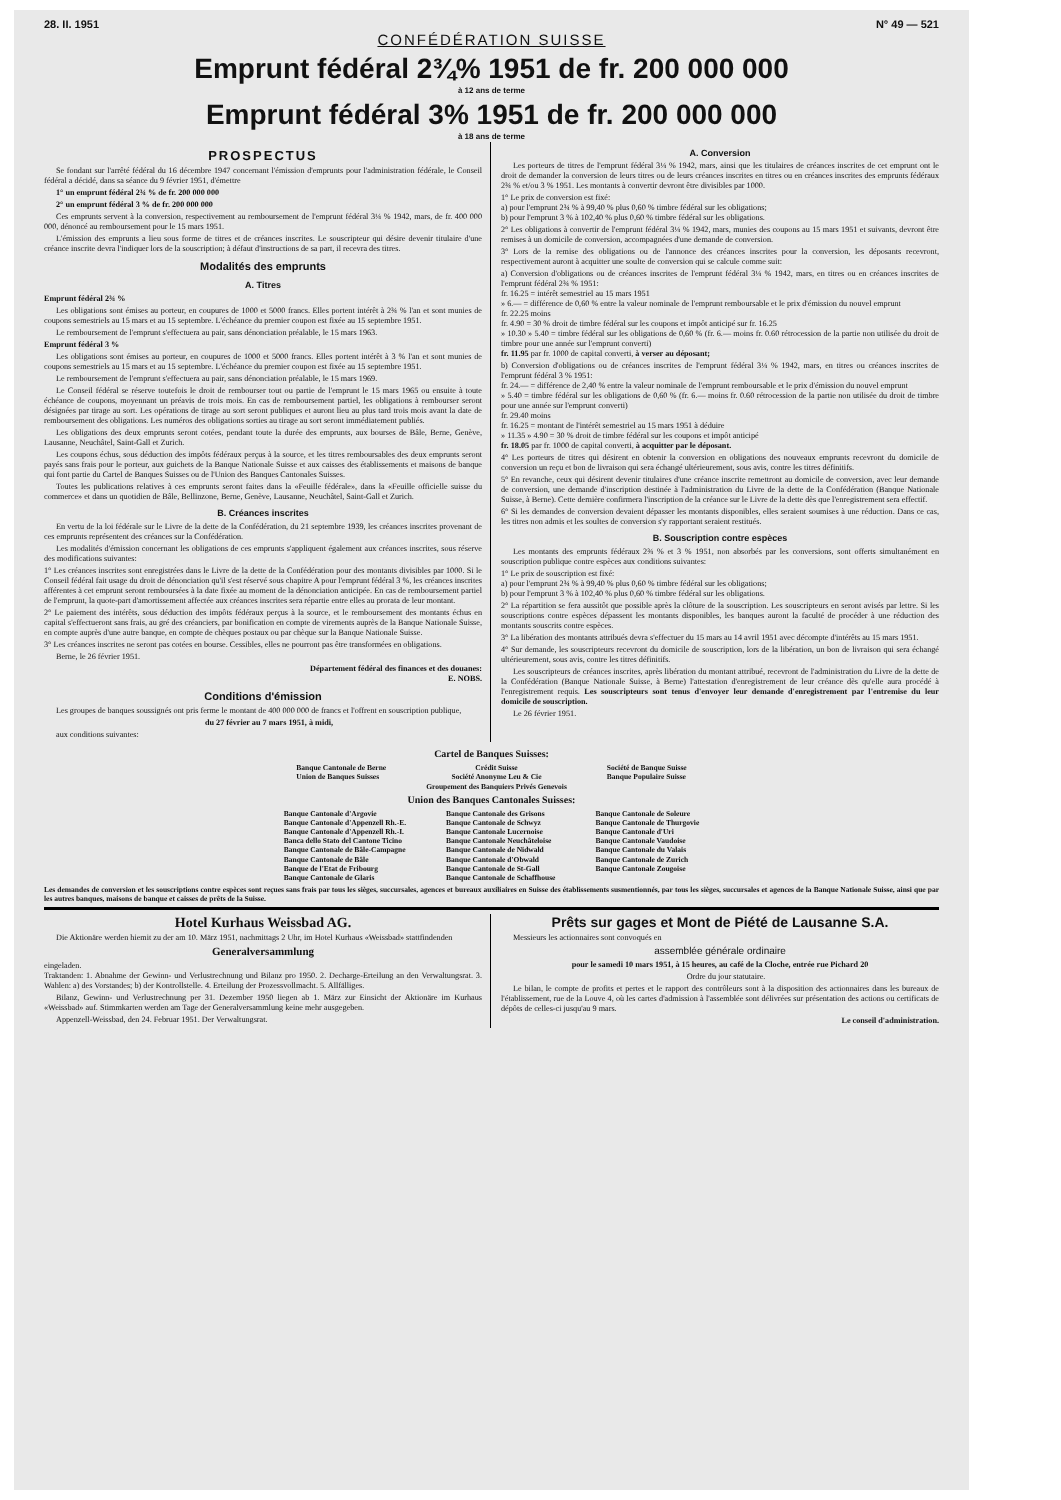28. II. 1951 N° 49 — 521
CONFÉDÉRATION SUISSE
Emprunt fédéral 2¾% 1951 de fr. 200 000 000
à 12 ans de terme
Emprunt fédéral 3% 1951 de fr. 200 000 000
à 18 ans de terme
PROSPECTUS
Se fondant sur l'arrêté fédéral du 16 décembre 1947 concernant l'émission d'emprunts pour l'administration fédérale, le Conseil fédéral a décidé, dans sa séance du 9 février 1951, d'émettre
1° un emprunt fédéral 2¾ % de fr. 200 000 000
2° un emprunt fédéral 3 % de fr. 200 000 000
Ces emprunts servent à la conversion, respectivement au remboursement de l'emprunt fédéral 3¼ % 1942, mars, de fr. 400 000 000, dénoncé au remboursement pour le 15 mars 1951.
L'émission des emprunts a lieu sous forme de titres et de créances inscrites. Le souscripteur qui désire devenir titulaire d'une créance inscrite devra l'indiquer lors de la souscription; à défaut d'instructions de sa part, il recevra des titres.
Modalités des emprunts
A. Titres
Emprunt fédéral 2¾ %
Les obligations sont émises au porteur, en coupures de 1000 et 5000 francs. Elles portent intérêt à 2¾ % l'an et sont munies de coupons semestriels au 15 mars et au 15 septembre. L'échéance du premier coupon est fixée au 15 septembre 1951.
Le remboursement de l'emprunt s'effectuera au pair, sans dénonciation préalable, le 15 mars 1963.
Emprunt fédéral 3 %
Les obligations sont émises au porteur, en coupures de 1000 et 5000 francs. Elles portent intérêt à 3 % l'an et sont munies de coupons semestriels au 15 mars et au 15 septembre. L'échéance du premier coupon est fixée au 15 septembre 1951.
Le remboursement de l'emprunt s'effectuera au pair, sans dénonciation préalable, le 15 mars 1969.
Le Conseil fédéral se réserve toutefois le droit de rembourser tout ou partie de l'emprunt le 15 mars 1965 ou ensuite à toute échéance de coupons, moyennant un préavis de trois mois. En cas de remboursement partiel, les obligations à rembourser seront désignées par tirage au sort. Les opérations de tirage au sort seront publiques et auront lieu au plus tard trois mois avant la date de remboursement des obligations. Les numéros des obligations sorties au tirage au sort seront immédiatement publiés.
Les obligations des deux emprunts seront cotées, pendant toute la durée des emprunts, aux bourses de Bâle, Berne, Genève, Lausanne, Neuchâtel, Saint-Gall et Zurich.
Les coupons échus, sous déduction des impôts fédéraux perçus à la source, et les titres remboursables des deux emprunts seront payés sans frais pour le porteur, aux guichets de la Banque Nationale Suisse et aux caisses des établissements et maisons de banque qui font partie du Cartel de Banques Suisses ou de l'Union des Banques Cantonales Suisses.
Toutes les publications relatives à ces emprunts seront faites dans la «Feuille fédérale», dans la «Feuille officielle suisse du commerce» et dans un quotidien de Bâle, Bellinzone, Berne, Genève, Lausanne, Neuchâtel, Saint-Gall et Zurich.
B. Créances inscrites
En vertu de la loi fédérale sur le Livre de la dette de la Confédération, du 21 septembre 1939, les créances inscrites provenant de ces emprunts représentent des créances sur la Confédération.
Les modalités d'émission concernant les obligations de ces emprunts s'appliquent également aux créances inscrites, sous réserve des modifications suivantes:
1° Les créances inscrites sont enregistrées dans le Livre de la dette de la Confédération pour des montants divisibles par 1000. Si le Conseil fédéral fait usage du droit de dénonciation qu'il s'est réservé sous chapitre A pour l'emprunt fédéral 3 %, les créances inscrites afférentes à cet emprunt seront remboursées à la date fixée au moment de la dénonciation anticipée. En cas de remboursement partiel de l'emprunt, la quote-part d'amortissement affectée aux créances inscrites sera répartie entre elles au prorata de leur montant.
2° Le paiement des intérêts, sous déduction des impôts fédéraux perçus à la source, et le remboursement des montants échus en capital s'effectueront sans frais, au gré des créanciers, par bonification en compte de virements auprès de la Banque Nationale Suisse, en compte auprès d'une autre banque, en compte de chèques postaux ou par chèque sur la Banque Nationale Suisse.
3° Les créances inscrites ne seront pas cotées en bourse. Cessibles, elles ne pourront pas être transformées en obligations.
Berne, le 26 février 1951.
Département fédéral des finances et des douanes:
E. NOBS.
Conditions d'émission
Les groupes de banques soussignés ont pris ferme le montant de 400 000 000 de francs et l'offrent en souscription publique,
du 27 février au 7 mars 1951, à midi,
aux conditions suivantes:
A. Conversion
Les porteurs de titres de l'emprunt fédéral 3¼ % 1942, mars, ainsi que les titulaires de créances inscrites de cet emprunt ont le droit de demander la conversion de leurs titres ou de leurs créances inscrites en titres ou en créances inscrites des emprunts fédéraux 2¾ % et/ou 3 % 1951. Les montants à convertir devront être divisibles par 1000.
1° Le prix de conversion est fixé:
a) pour l'emprunt 2¾ % à 99,40 % plus 0,60 % timbre fédéral sur les obligations;
b) pour l'emprunt 3 % à 102,40 % plus 0,60 % timbre fédéral sur les obligations.
2° Les obligations à convertir de l'emprunt fédéral 3¼ % 1942, mars, munies des coupons au 15 mars 1951 et suivants, devront être remises à un domicile de conversion, accompagnées d'une demande de conversion.
3° Lors de la remise des obligations ou de l'annonce des créances inscrites pour la conversion, les déposants recevront, respectivement auront à acquitter une soulte de conversion qui se calcule comme suit:
a) Conversion d'obligations ou de créances inscrites de l'emprunt fédéral 3¼ % 1942, mars, en titres ou en créances inscrites de l'emprunt fédéral 2¾ % 1951:
fr. 16.25 = intérêt semestriel au 15 mars 1951
» 6.— = différence de 0,60 % entre la valeur nominale de l'emprunt remboursable et le prix d'émission du nouvel emprunt
fr. 22.25 moins
fr. 4.90 = 30 % droit de timbre fédéral sur les coupons et impôt anticipé sur fr. 16.25
» 10.30 » 5.40 = timbre fédéral sur les obligations de 0,60 % (fr. 6.— moins fr. 0.60 rétrocession de la partie non utilisée du droit de timbre pour une année sur l'emprunt converti)
fr. 11.95 par fr. 1000 de capital converti, à verser au déposant;
b) Conversion d'obligations ou de créances inscrites de l'emprunt fédéral 3¼ % 1942, mars, en titres ou créances inscrites de l'emprunt fédéral 3 % 1951:
fr. 24.— = différence de 2,40 % entre la valeur nominale de l'emprunt remboursable et le prix d'émission du nouvel emprunt
» 5.40 = timbre fédéral sur les obligations de 0,60 % (fr. 6.— moins fr. 0.60 rétrocession de la partie non utilisée du droit de timbre pour une année sur l'emprunt converti)
fr. 29.40 moins
fr. 16.25 = montant de l'intérêt semestriel au 15 mars 1951 à déduire
» 11.35 » 4.90 = 30 % droit de timbre fédéral sur les coupons et impôt anticipé
fr. 18.05 par fr. 1000 de capital converti, à acquitter par le déposant.
4° Les porteurs de titres qui désirent en obtenir la conversion en obligations des nouveaux emprunts recevront du domicile de conversion un reçu et bon de livraison qui sera échangé ultérieurement, sous avis, contre les titres définitifs.
5° En revanche, ceux qui désirent devenir titulaires d'une créance inscrite remettront au domicile de conversion, avec leur demande de conversion, une demande d'inscription destinée à l'administration du Livre de la dette de la Confédération (Banque Nationale Suisse, à Berne). Cette dernière confirmera l'inscription de la créance sur le Livre de la dette dès que l'enregistrement sera effectif.
6° Si les demandes de conversion devaient dépasser les montants disponibles, elles seraient soumises à une réduction. Dans ce cas, les titres non admis et les soultes de conversion s'y rapportant seraient restitués.
B. Souscription contre espèces
Les montants des emprunts fédéraux 2¾ % et 3 % 1951, non absorbés par les conversions, sont offerts simultanément en souscription publique contre espèces aux conditions suivantes:
1° Le prix de souscription est fixé:
a) pour l'emprunt 2¾ % à 99,40 % plus 0,60 % timbre fédéral sur les obligations;
b) pour l'emprunt 3 % à 102,40 % plus 0,60 % timbre fédéral sur les obligations.
2° La répartition se fera aussitôt que possible après la clôture de la souscription. Les souscripteurs en seront avisés par lettre. Si les souscriptions contre espèces dépassent les montants disponibles, les banques auront la faculté de procéder à une réduction des montants souscrits contre espèces.
3° La libération des montants attribués devra s'effectuer du 15 mars au 14 avril 1951 avec décompte d'intérêts au 15 mars 1951.
4° Sur demande, les souscripteurs recevront du domicile de souscription, lors de la libération, un bon de livraison qui sera échangé ultérieurement, sous avis, contre les titres définitifs.
Les souscripteurs de créances inscrites, après libération du montant attribué, recevront de l'administration du Livre de la dette de la Confédération (Banque Nationale Suisse, à Berne) l'attestation d'enregistrement de leur créance dès qu'elle aura procédé à l'enregistrement requis. Les souscripteurs sont tenus d'envoyer leur demande d'enregistrement par l'entremise du leur domicile de souscription.
Le 26 février 1951.
Cartel de Banques Suisses:
Banque Cantonale de Berne
Union de Banques Suisses
Crédit Suisse
Société Anonyme Leu & Cie
Groupement des Banquiers Privés Genevois
Société de Banque Suisse
Banque Populaire Suisse
Union des Banques Cantonales Suisses:
Banque Cantonale d'Argovie
Banque Cantonale d'Appenzell Rh.-E.
Banque Cantonale d'Appenzell Rh.-I.
Banca dello Stato del Cantone Ticino
Banque Cantonale de Bâle-Campagne
Banque Cantonale de Bâle
Banque de l'Etat de Fribourg
Banque Cantonale de Glaris
Banque Cantonale des Grisons
Banque Cantonale de Schwyz
Banque Cantonale Lucernoise
Banque Cantonale Neuchâteloise
Banque Cantonale de Nidwald
Banque Cantonale d'Obwald
Banque Cantonale de St-Gall
Banque Cantonale de Schaffhouse
Banque Cantonale de Soleure
Banque Cantonale de Thurgovie
Banque Cantonale d'Uri
Banque Cantonale Vaudoise
Banque Cantonale du Valais
Banque Cantonale de Zurich
Banque Cantonale Zougoise
Les demandes de conversion et les souscriptions contre espèces sont reçues sans frais par tous les sièges, succursales, agences et bureaux auxiliaires en Suisse des établissements susmentionnés, par tous les sièges, succursales et agences de la Banque Nationale Suisse, ainsi que par les autres banques, maisons de banque et caisses de prêts de la Suisse.
Hotel Kurhaus Weissbad AG.
Die Aktionäre werden hiemit zu der am 10. März 1951, nachmittags 2 Uhr, im Hotel Kurhaus «Weissbad» stattfindenden
Generalversammlung
eingeladen.
Traktanden: 1. Abnahme der Gewinn- und Verlustrechnung und Bilanz pro 1950. 2. Decharge-Erteilung an den Verwaltungsrat. 3. Wahlen: a) des Vorstandes; b) der Kontrollstelle. 4. Erteilung der Prozessvollmacht. 5. Allfälliges.
Bilanz, Gewinn- und Verlustrechnung per 31. Dezember 1950 liegen ab 1. März zur Einsicht der Aktionäre im Kurhaus «Weissbad» auf. Stimmkarten werden am Tage der Generalversammlung keine mehr ausgegeben.
Appenzell-Weissbad, den 24. Februar 1951. Der Verwaltungsrat.
Prêts sur gages et Mont de Piété de Lausanne S.A.
Messieurs les actionnaires sont convoqués en
assemblée générale ordinaire
pour le samedi 10 mars 1951, à 15 heures, au café de la Cloche, entrée rue Pichard 20
Ordre du jour statutaire.
Le bilan, le compte de profits et pertes et le rapport des contrôleurs sont à la disposition des actionnaires dans les bureaux de l'établissement, rue de la Louve 4, où les cartes d'admission à l'assemblée sont délivrées sur présentation des actions ou certificats de dépôts de celles-ci jusqu'au 9 mars.
Le conseil d'administration.